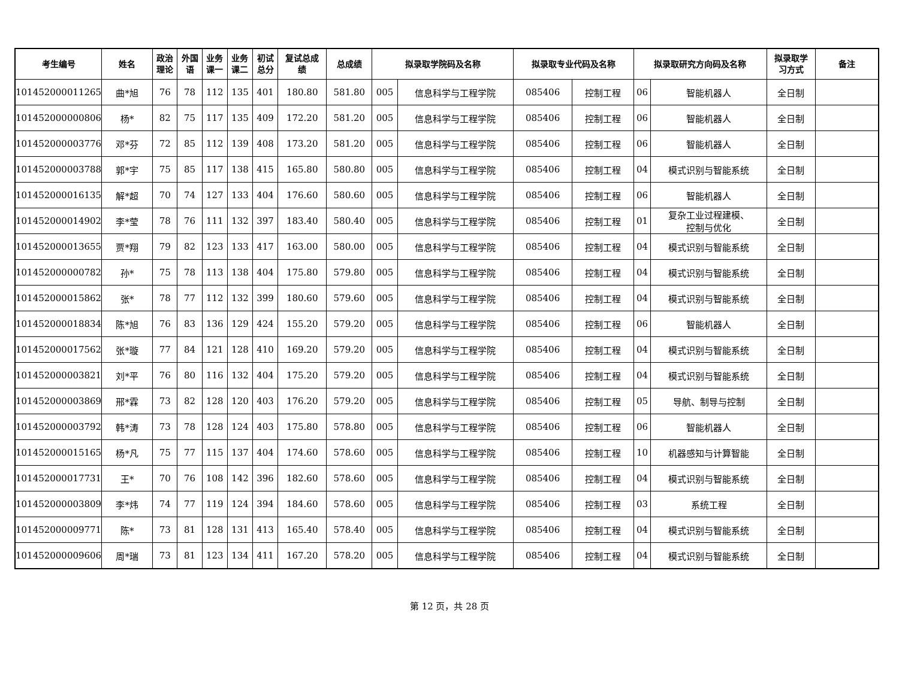| 考生编号 | 姓名 | 政治 理论 | 外国 语 | 业务 课一 | 业务 课二 | 初试 总分 | 复试总成 绩 | 总成绩 | 拟录取学院码及名称 | | 拟录取专业代码及名称 | | 拟录取研究方向码及名称 | | 拟录取学 习方式 | 备注 |
| --- | --- | --- | --- | --- | --- | --- | --- | --- | --- | --- | --- | --- | --- | --- | --- | --- |
| 101452000011265 | 曲*旭 | 76 | 78 | 112 | 135 | 401 | 180.80 | 581.80 | 005 | 信息科学与工程学院 | 085406 | 控制工程 | 06 | 智能机器人 | 全日制 | |
| 101452000000806 | 杨* | 82 | 75 | 117 | 135 | 409 | 172.20 | 581.20 | 005 | 信息科学与工程学院 | 085406 | 控制工程 | 06 | 智能机器人 | 全日制 | |
| 101452000003776 | 邓*芬 | 72 | 85 | 112 | 139 | 408 | 173.20 | 581.20 | 005 | 信息科学与工程学院 | 085406 | 控制工程 | 06 | 智能机器人 | 全日制 | |
| 101452000003788 | 郭*宇 | 75 | 85 | 117 | 138 | 415 | 165.80 | 580.80 | 005 | 信息科学与工程学院 | 085406 | 控制工程 | 04 | 模式识别与智能系统 | 全日制 | |
| 101452000016135 | 解*超 | 70 | 74 | 127 | 133 | 404 | 176.60 | 580.60 | 005 | 信息科学与工程学院 | 085406 | 控制工程 | 06 | 智能机器人 | 全日制 | |
| 101452000014902 | 李*莹 | 78 | 76 | 111 | 132 | 397 | 183.40 | 580.40 | 005 | 信息科学与工程学院 | 085406 | 控制工程 | 01 | 复杂工业过程建模、 控制与优化 | 全日制 | |
| 101452000013655 | 贾*翔 | 79 | 82 | 123 | 133 | 417 | 163.00 | 580.00 | 005 | 信息科学与工程学院 | 085406 | 控制工程 | 04 | 模式识别与智能系统 | 全日制 | |
| 101452000000782 | 孙* | 75 | 78 | 113 | 138 | 404 | 175.80 | 579.80 | 005 | 信息科学与工程学院 | 085406 | 控制工程 | 04 | 模式识别与智能系统 | 全日制 | |
| 101452000015862 | 张* | 78 | 77 | 112 | 132 | 399 | 180.60 | 579.60 | 005 | 信息科学与工程学院 | 085406 | 控制工程 | 04 | 模式识别与智能系统 | 全日制 | |
| 101452000018834 | 陈*旭 | 76 | 83 | 136 | 129 | 424 | 155.20 | 579.20 | 005 | 信息科学与工程学院 | 085406 | 控制工程 | 06 | 智能机器人 | 全日制 | |
| 101452000017562 | 张*璇 | 77 | 84 | 121 | 128 | 410 | 169.20 | 579.20 | 005 | 信息科学与工程学院 | 085406 | 控制工程 | 04 | 模式识别与智能系统 | 全日制 | |
| 101452000003821 | 刘*平 | 76 | 80 | 116 | 132 | 404 | 175.20 | 579.20 | 005 | 信息科学与工程学院 | 085406 | 控制工程 | 04 | 模式识别与智能系统 | 全日制 | |
| 101452000003869 | 邢*霖 | 73 | 82 | 128 | 120 | 403 | 176.20 | 579.20 | 005 | 信息科学与工程学院 | 085406 | 控制工程 | 05 | 导航、制导与控制 | 全日制 | |
| 101452000003792 | 韩*涛 | 73 | 78 | 128 | 124 | 403 | 175.80 | 578.80 | 005 | 信息科学与工程学院 | 085406 | 控制工程 | 06 | 智能机器人 | 全日制 | |
| 101452000015165 | 杨*凡 | 75 | 77 | 115 | 137 | 404 | 174.60 | 578.60 | 005 | 信息科学与工程学院 | 085406 | 控制工程 | 10 | 机器感知与计算智能 | 全日制 | |
| 101452000017731 | 王* | 70 | 76 | 108 | 142 | 396 | 182.60 | 578.60 | 005 | 信息科学与工程学院 | 085406 | 控制工程 | 04 | 模式识别与智能系统 | 全日制 | |
| 101452000003809 | 李*炜 | 74 | 77 | 119 | 124 | 394 | 184.60 | 578.60 | 005 | 信息科学与工程学院 | 085406 | 控制工程 | 03 | 系统工程 | 全日制 | |
| 101452000009771 | 陈* | 73 | 81 | 128 | 131 | 413 | 165.40 | 578.40 | 005 | 信息科学与工程学院 | 085406 | 控制工程 | 04 | 模式识别与智能系统 | 全日制 | |
| 101452000009606 | 周*瑞 | 73 | 81 | 123 | 134 | 411 | 167.20 | 578.20 | 005 | 信息科学与工程学院 | 085406 | 控制工程 | 04 | 模式识别与智能系统 | 全日制 | |
第 12 页，共 28 页